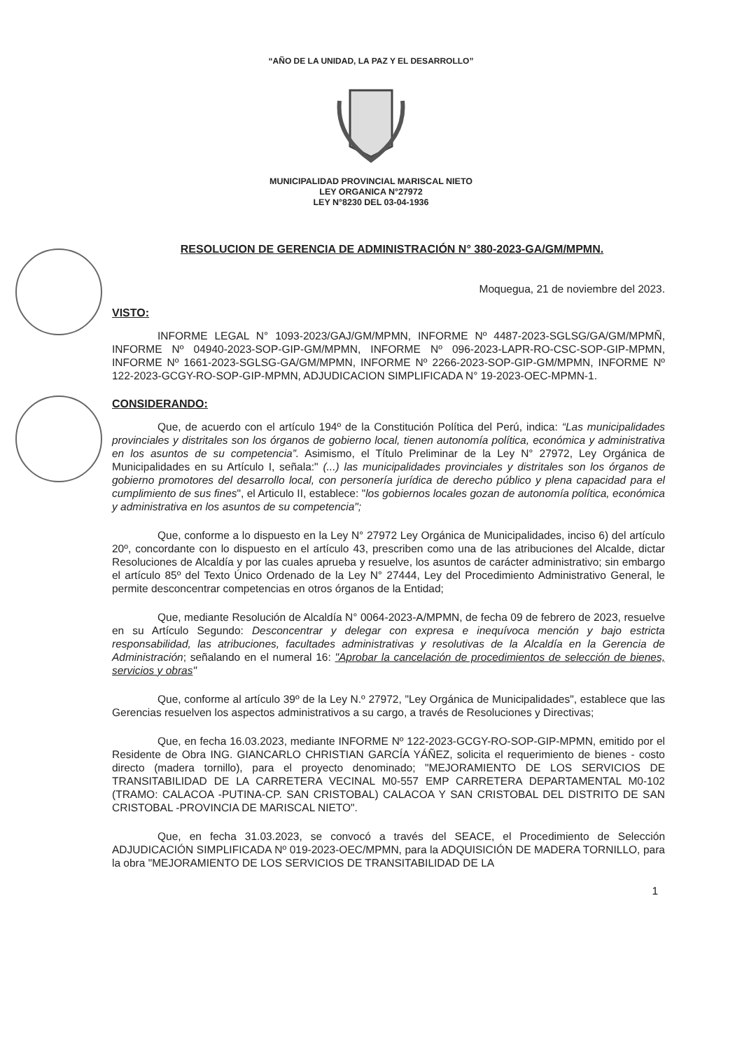“AÑO DE LA UNIDAD, LA PAZ Y EL DESARROLLO”
MUNICIPALIDAD PROVINCIAL MARISCAL NIETO
LEY ORGANICA N°27972
LEY N°8230 DEL 03-04-1936
RESOLUCION DE GERENCIA DE ADMINISTRACIÓN N° 380-2023-GA/GM/MPMN.
Moqueguа, 21 de noviembre del 2023.
VISTO:
INFORME LEGAL N° 1093-2023/GAJ/GM/MPMN, INFORME Nº 4487-2023-SGLSG/GA/GM/MPMÑ, INFORME Nº 04940-2023-SOP-GIP-GM/MPMN, INFORME Nº 096-2023-LAPR-RO-CSC-SOP-GIP-MPMN, INFORME Nº 1661-2023-SGLSG-GA/GM/MPMN, INFORME Nº 2266-2023-SOP-GIP-GM/MPMN, INFORME Nº 122-2023-GCGY-RO-SOP-GIP-MPMN, ADJUDICACION SIMPLIFICADA N° 19-2023-OEC-MPMN-1.
CONSIDERANDO:
Que, de acuerdo con el artículo 194º de la Constitución Política del Perú, indica: “Las municipalidades provinciales y distritales son los órganos de gobierno local, tienen autonomía política, económica y administrativa en los asuntos de su competencia”. Asimismo, el Título Preliminar de la Ley N° 27972, Ley Orgánica de Municipalidades en su Artículo I, señala:" (...) las municipalidades provinciales y distritales son los órganos de gobierno promotores del desarrollo local, con personería jurídica de derecho público y plena capacidad para el cumplimiento de sus fines", el Articulo II, establece: "los gobiernos locales gozan de autonomía política, económica y administrativa en los asuntos de su competencia";
Que, conforme a lo dispuesto en la Ley N° 27972 Ley Orgánica de Municipalidades, inciso 6) del artículo 20º, concordante con lo dispuesto en el artículo 43, prescriben como una de las atribuciones del Alcalde, dictar Resoluciones de Alcaldía y por las cuales aprueba y resuelve, los asuntos de carácter administrativo; sin embargo el artículo 85º del Texto Único Ordenado de la Ley N° 27444, Ley del Procedimiento Administrativo General, le permite desconcentrar competencias en otros órganos de la Entidad;
Que, mediante Resolución de Alcaldía N° 0064-2023-A/MPMN, de fecha 09 de febrero de 2023, resuelve en su Artículo Segundo: Desconcentrar y delegar con expresa e inequívoca mención y bajo estricta responsabilidad, las atribuciones, facultades administrativas y resolutivas de la Alcaldía en la Gerencia de Administración; señalando en el numeral 16: "Aprobar la cancelación de procedimientos de selección de bienes, servicios y obras"
Que, conforme al artículo 39º de la Ley N.º 27972, "Ley Orgánica de Municipalidades", establece que las Gerencias resuelven los aspectos administrativos a su cargo, a través de Resoluciones y Directivas;
Que, en fecha 16.03.2023, mediante INFORME Nº 122-2023-GCGY-RO-SOP-GIP-MPMN, emitido por el Residente de Obra ING. GIANCARLO CHRISTIAN GARCÍA YÁÑEZ, solicita el requerimiento de bienes - costo directo (madera tornillo), para el proyecto denominado; "MEJORAMIENTO DE LOS SERVICIOS DE TRANSITABILIDAD DE LA CARRETERA VECINAL M0-557 EMP CARRETERA DEPARTAMENTAL M0-102 (TRAMO: CALACOA -PUTINA-CP. SAN CRISTOBAL) CALACOA Y SAN CRISTOBAL DEL DISTRITO DE SAN CRISTOBAL -PROVINCIA DE MARISCAL NIETO".
Que, en fecha 31.03.2023, se convocó a través del SEACE, el Procedimiento de Selección ADJUDICACIÓN SIMPLIFICADA Nº 019-2023-OEC/MPMN, para la ADQUISICIÓN DE MADERA TORNILLO, para la obra "MEJORAMIENTO DE LOS SERVICIOS DE TRANSITABILIDAD DE LA
1